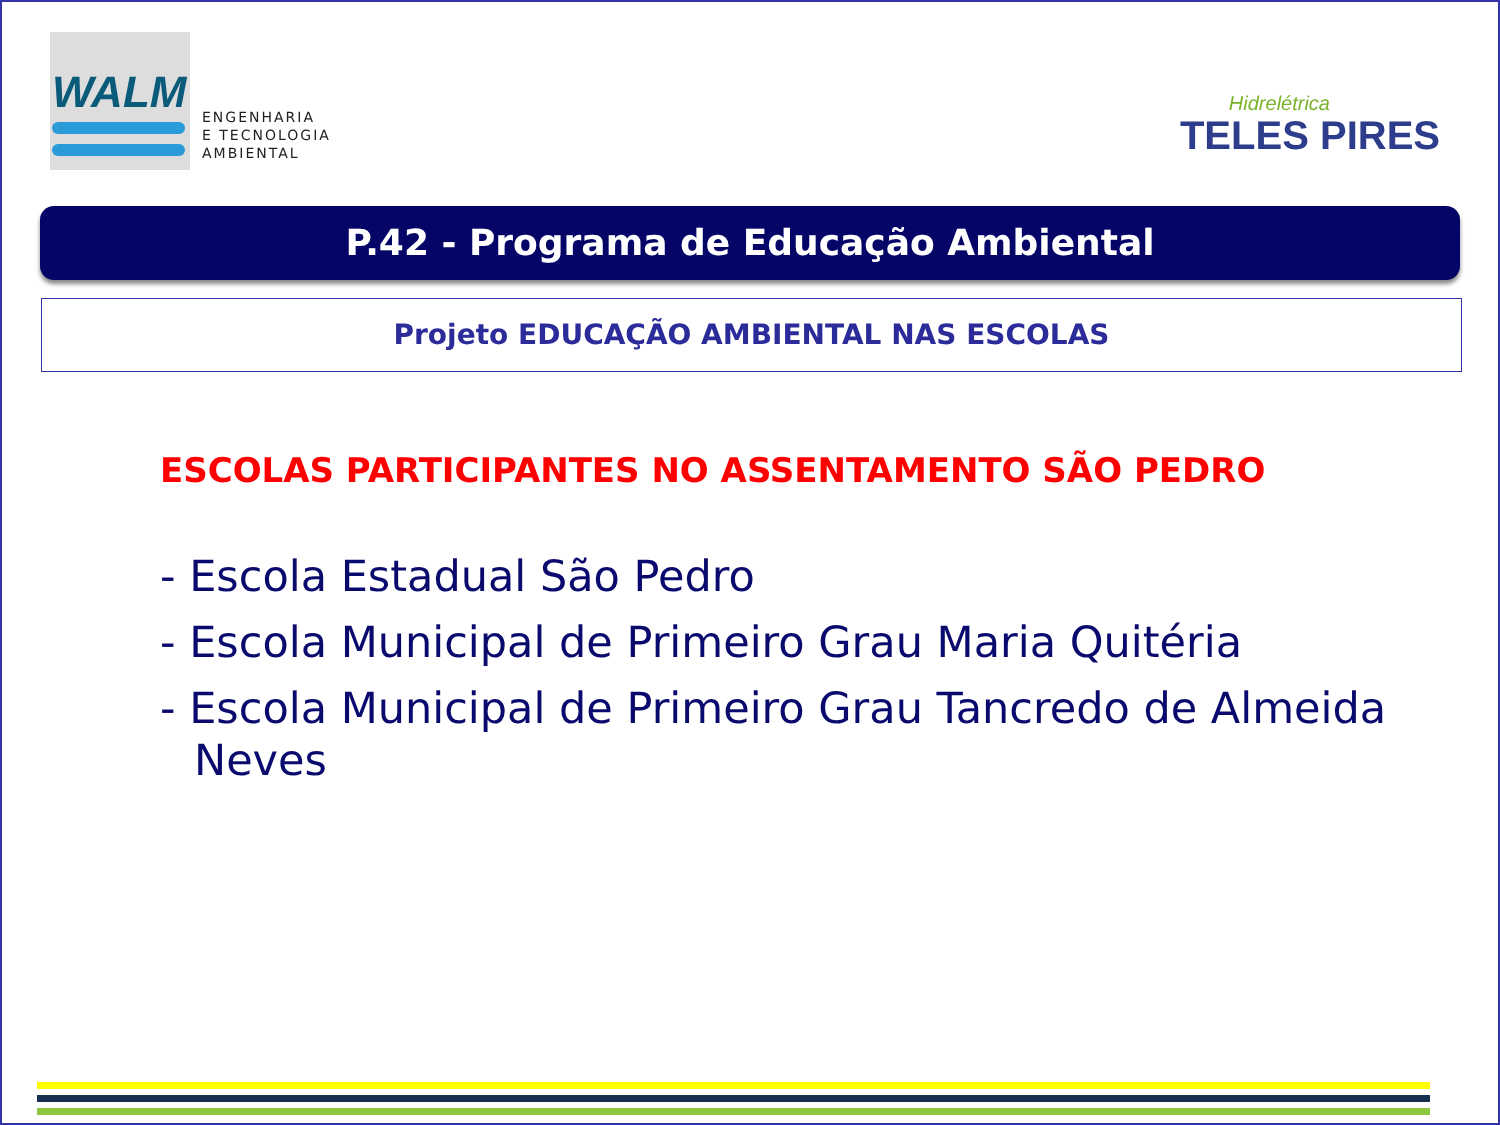WALM
ENGENHARIA
E TECNOLOGIA
AMBIENTAL
Hidrelétrica
TELES PIRES
P.42 - Programa de Educação Ambiental
Projeto EDUCAÇÃO AMBIENTAL NAS ESCOLAS
ESCOLAS PARTICIPANTES NO ASSENTAMENTO SÃO PEDRO
- Escola Estadual São Pedro
- Escola Municipal de Primeiro Grau Maria Quitéria
- Escola Municipal de Primeiro Grau Tancredo de Almeida Neves